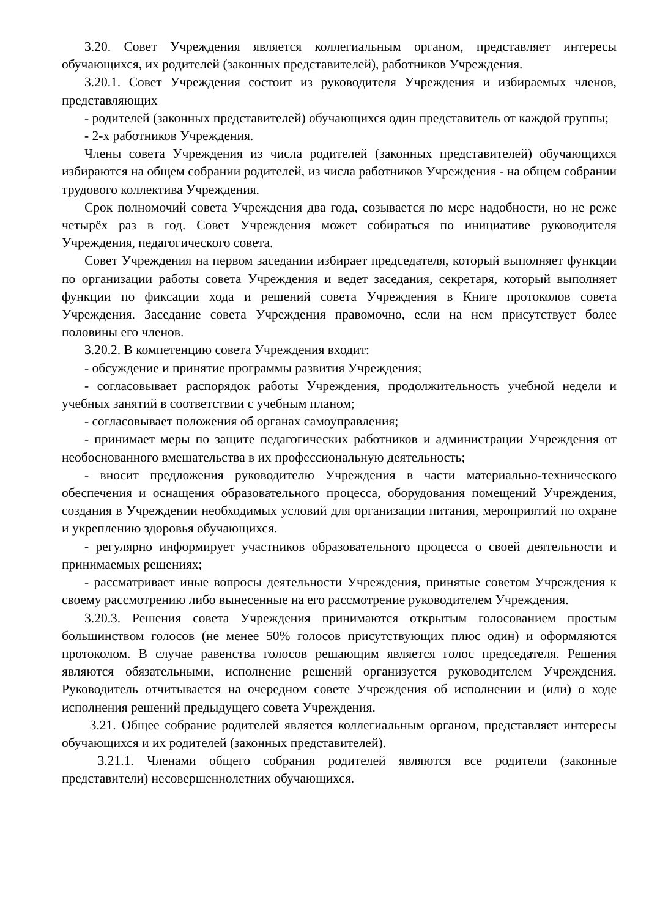3.20. Совет Учреждения является коллегиальным органом, представляет интересы обучающихся, их родителей (законных представителей), работников Учреждения.
3.20.1. Совет Учреждения состоит из руководителя Учреждения и избираемых членов, представляющих
- родителей (законных представителей) обучающихся один представитель от каждой группы;
- 2-х работников Учреждения.
Члены совета Учреждения из числа родителей (законных представителей) обучающихся избираются на общем собрании родителей, из числа работников Учреждения - на общем собрании трудового коллектива Учреждения.
Срок полномочий совета Учреждения два года, созывается по мере надобности, но не реже четырёх раз в год. Совет Учреждения может собираться по инициативе руководителя Учреждения, педагогического совета.
Совет Учреждения на первом заседании избирает председателя, который выполняет функции по организации работы совета Учреждения и ведет заседания, секретаря, который выполняет функции по фиксации хода и решений совета Учреждения в Книге протоколов совета Учреждения. Заседание совета Учреждения правомочно, если на нем присутствует более половины его членов.
3.20.2. В компетенцию совета Учреждения входит:
- обсуждение и принятие программы развития Учреждения;
- согласовывает распорядок работы Учреждения, продолжительность учебной недели и учебных занятий в соответствии с учебным планом;
- согласовывает положения об органах самоуправления;
- принимает меры по защите педагогических работников и администрации Учреждения от необоснованного вмешательства в их профессиональную деятельность;
- вносит предложения руководителю Учреждения в части материально-технического обеспечения и оснащения образовательного процесса, оборудования помещений Учреждения, создания в Учреждении необходимых условий для организации питания, мероприятий по охране и укреплению здоровья обучающихся.
- регулярно информирует участников образовательного процесса о своей деятельности и принимаемых решениях;
- рассматривает иные вопросы деятельности Учреждения, принятые советом Учреждения к своему рассмотрению либо вынесенные на его рассмотрение руководителем Учреждения.
3.20.3. Решения совета Учреждения принимаются открытым голосованием простым большинством голосов (не менее 50% голосов присутствующих плюс один) и оформляются протоколом. В случае равенства голосов решающим является голос председателя. Решения являются обязательными, исполнение решений организуется руководителем Учреждения. Руководитель отчитывается на очередном совете Учреждения об исполнении и (или) о ходе исполнения решений предыдущего совета Учреждения.
3.21. Общее собрание родителей является коллегиальным органом, представляет интересы обучающихся и их родителей (законных представителей).
3.21.1. Членами общего собрания родителей являются все родители (законные представители) несовершеннолетних обучающихся.